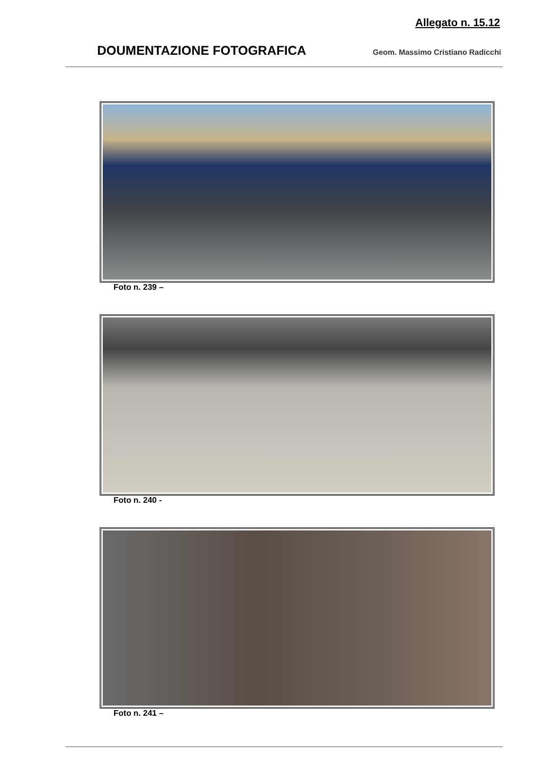Allegato n. 15.12
DOUMENTAZIONE FOTOGRAFICA
Geom. Massimo Cristiano Radicchi
Foto n. 239 –
Foto n. 240 -
Foto n. 241 –